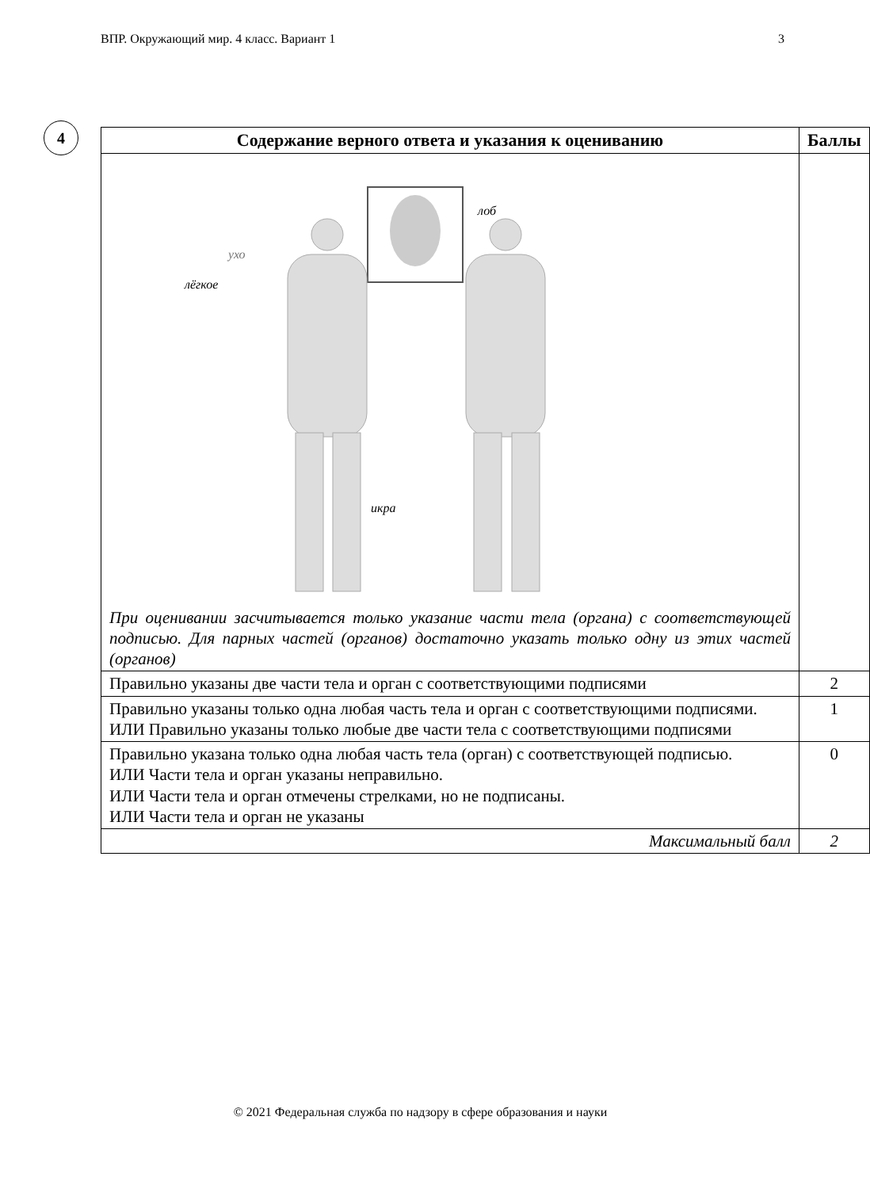ВПР. Окружающий мир. 4 класс. Вариант 1 3
4
| Содержание верного ответа и указания к оцениванию | Баллы |
| --- | --- |
| ухо лёгкое лоб икра При оценивании засчитывается только указание части тела (органа) с соответствующей подписью. Для парных частей (органов) достаточно указать только одну из этих частей (органов) | |
| Правильно указаны две части тела и орган с соответствующими подписями | 2 |
| Правильно указаны только одна любая часть тела и орган с соответствующими подписями. ИЛИ Правильно указаны только любые две части тела с соответствующими подписями | 1 |
| Правильно указана только одна любая часть тела (орган) с соответствующей подписью. ИЛИ Части тела и орган указаны неправильно. ИЛИ Части тела и орган отмечены стрелками, но не подписаны. ИЛИ Части тела и орган не указаны | 0 |
| Максимальный балл | 2 |
© 2021 Федеральная служба по надзору в сфере образования и науки